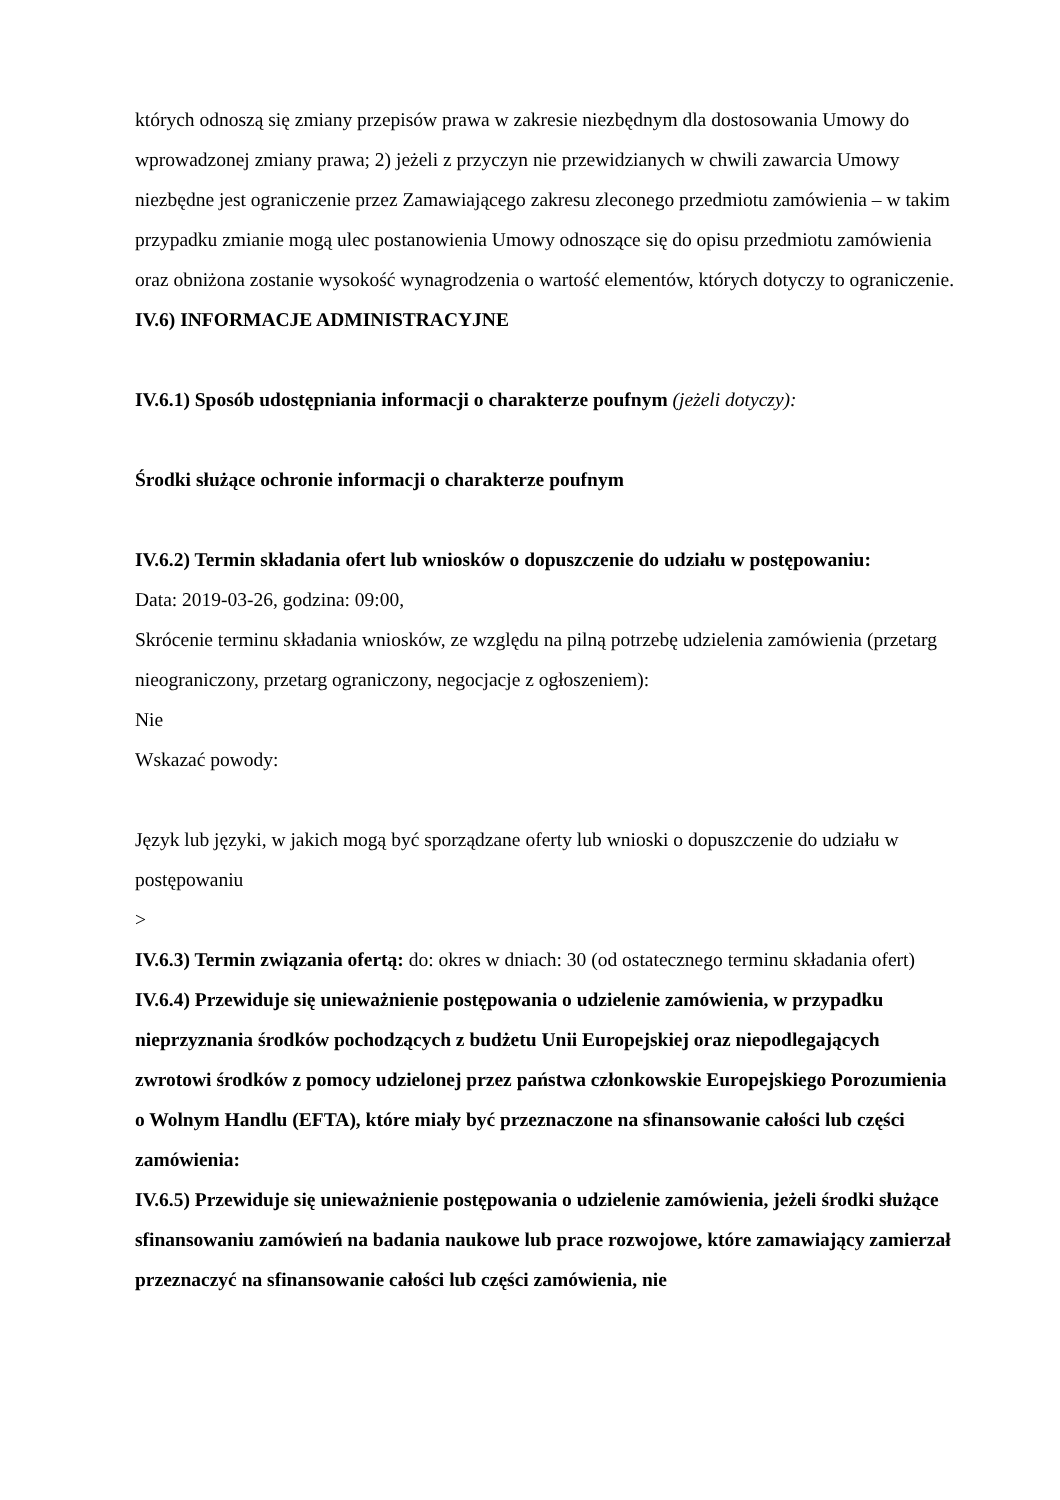których odnoszą się zmiany przepisów prawa w zakresie niezbędnym dla dostosowania Umowy do wprowadzonej zmiany prawa; 2) jeżeli z przyczyn nie przewidzianych w chwili zawarcia Umowy niezbędne jest ograniczenie przez Zamawiającego zakresu zleconego przedmiotu zamówienia – w takim przypadku zmianie mogą ulec postanowienia Umowy odnoszące się do opisu przedmiotu zamówienia oraz obniżona zostanie wysokość wynagrodzenia o wartość elementów, których dotyczy to ograniczenie.
IV.6) INFORMACJE ADMINISTRACYJNE
IV.6.1) Sposób udostępniania informacji o charakterze poufnym (jeżeli dotyczy):
Środki służące ochronie informacji o charakterze poufnym
IV.6.2) Termin składania ofert lub wniosków o dopuszczenie do udziału w postępowaniu:
Data: 2019-03-26, godzina: 09:00,
Skrócenie terminu składania wniosków, ze względu na pilną potrzebę udzielenia zamówienia (przetarg nieograniczony, przetarg ograniczony, negocjacje z ogłoszeniem):
Nie
Wskazać powody:
Język lub języki, w jakich mogą być sporządzane oferty lub wnioski o dopuszczenie do udziału w postępowaniu
>
IV.6.3) Termin związania ofertą: do: okres w dniach: 30 (od ostatecznego terminu składania ofert)
IV.6.4) Przewiduje się unieważnienie postępowania o udzielenie zamówienia, w przypadku nieprzyznania środków pochodzących z budżetu Unii Europejskiej oraz niepodlegających zwrotowi środków z pomocy udzielonej przez państwa członkowskie Europejskiego Porozumienia o Wolnym Handlu (EFTA), które miały być przeznaczone na sfinansowanie całości lub części zamówienia:
IV.6.5) Przewiduje się unieważnienie postępowania o udzielenie zamówienia, jeżeli środki służące sfinansowaniu zamówień na badania naukowe lub prace rozwojowe, które zamawiający zamierzał przeznaczyć na sfinansowanie całości lub części zamówienia, nie